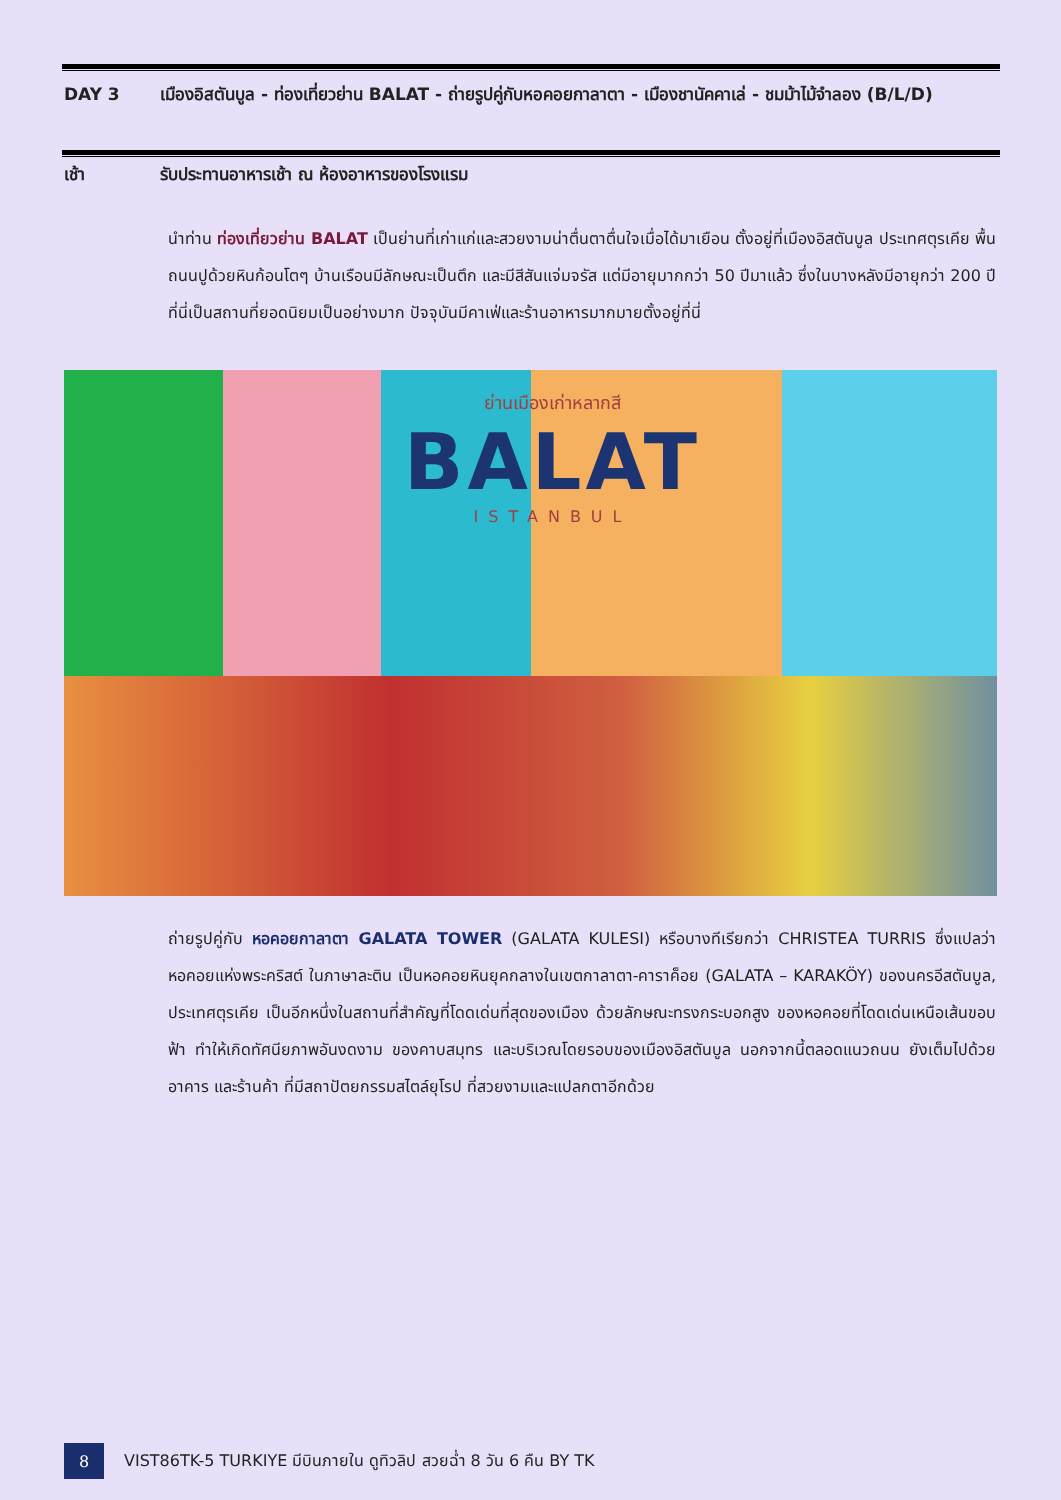DAY 3 เมืองอิสตันบูล - ท่องเที่ยวย่าน BALAT - ถ่ายรูปคู่กับหอคอยกาลาตา - เมืองชานัคคาเล่ - ชมม้าไม้จำลอง (B/L/D)
เช้า รับประทานอาหารเช้า ณ ห้องอาหารของโรงแรม
นำท่าน ท่องเที่ยวย่าน BALAT เป็นย่านที่เก่าแก่และสวยงามน่าตื่นตาตื่นใจเมื่อได้มาเยือน ตั้งอยู่ที่เมืองอิสตันบูล ประเทศตุรเคีย พื้นถนนปูด้วยหินก้อนโตๆ บ้านเรือนมีลักษณะเป็นตึก และมีสีสันแจ่มจรัส แต่มีอายุมากกว่า 50 ปีมาแล้ว ซึ่งในบางหลังมีอายุกว่า 200 ปีที่นี่เป็นสถานที่ยอดนิยมเป็นอย่างมาก ปัจจุบันมีคาเฟ่และร้านอาหารมากมายตั้งอยู่ที่นี่
ย่านเมืองเก่าหลากสี
BALAT
ISTANBUL
ถ่ายรูปคู่กับ หอคอยกาลาตา GALATA TOWER (GALATA KULESI) หรือบางทีเรียกว่า CHRISTEA TURRIS ซึ่งแปลว่า หอคอยแห่งพระคริสต์ ในภาษาละติน เป็นหอคอยหินยุคกลางในเขตกาลาตา-คาราค็อย (GALATA – KARAKÖY) ของนครอีสตันบูล, ประเทศตุรเคีย เป็นอีกหนึ่งในสถานที่สำคัญที่โดดเด่นที่สุดของเมือง ด้วยลักษณะทรงกระบอกสูง ของหอคอยที่โดดเด่นเหนือเส้นขอบฟ้า ทำให้เกิดทัศนียภาพอันงดงาม ของคาบสมุทร และบริเวณโดยรอบของเมืองอิสตันบูล นอกจากนี้ตลอดแนวถนน ยังเต็มไปด้วยอาคาร และร้านค้า ที่มีสถาปัตยกรรมสไตล์ยุโรป ที่สวยงามและแปลกตาอีกด้วย
8 VIST86TK-5 TURKIYE มีบินภายใน ดูทิวลิป สวยฉ่ำ 8 วัน 6 คืน BY TK